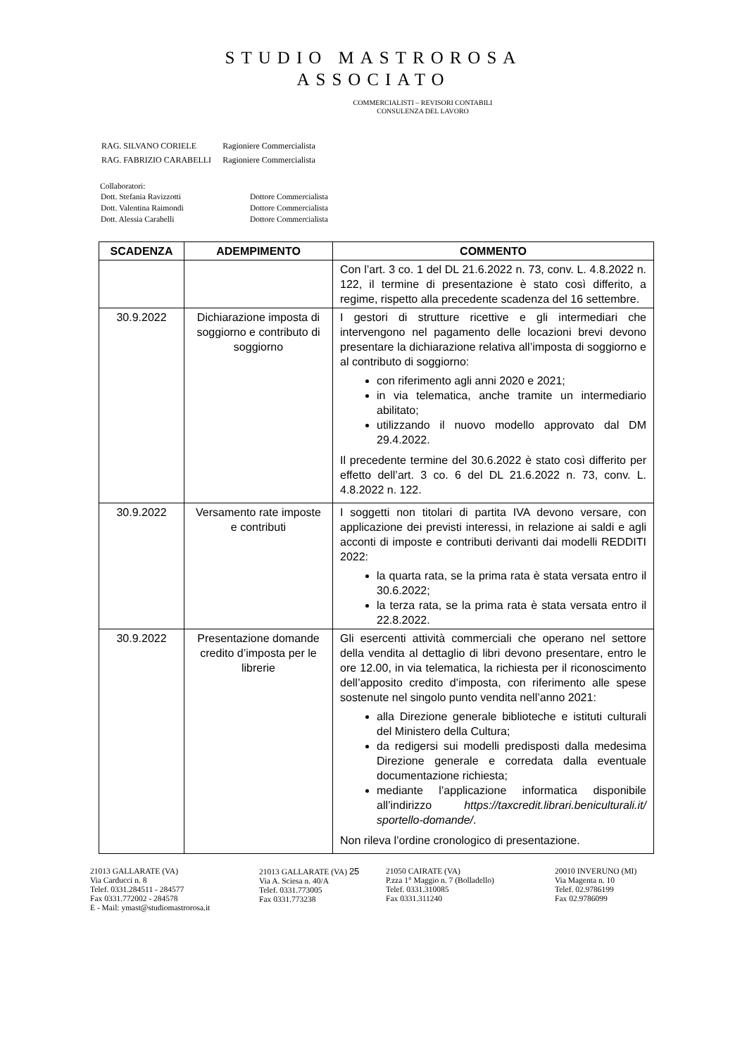STUDIO MASTROROSA
ASSOCIATO
COMMERCIALISTI – REVISORI CONTABILI
CONSULENZA DEL LAVORO
| RAG. SILVANO CORIELE | Ragioniere Commercialista |
| RAG. FABRIZIO CARABELLI | Ragioniere Commercialista |
Collaboratori:
| Dott. Stefania Ravizzotti | Dottore Commercialista |
| Dott. Valentina Raimondi | Dottore Commercialista |
| Dott. Alessia Carabelli | Dottore Commercialista |
| SCADENZA | ADEMPIMENTO | COMMENTO |
| --- | --- | --- |
| | | Con l’art. 3 co. 1 del DL 21.6.2022 n. 73, conv. L. 4.8.2022 n. 122, il termine di presentazione è stato così differito, a regime, rispetto alla precedente scadenza del 16 settembre. |
| 30.9.2022 | Dichiarazione imposta di soggiorno e contributo di soggiorno | I gestori di strutture ricettive e gli intermediari che intervengono nel pagamento delle locazioni brevi devono presentare la dichiarazione relativa all’imposta di soggiorno e al contributo di soggiorno: con riferimento agli anni 2020 e 2021; in via telematica, anche tramite un intermediario abilitato; utilizzando il nuovo modello approvato dal DM 29.4.2022. Il precedente termine del 30.6.2022 è stato così differito per effetto dell’art. 3 co. 6 del DL 21.6.2022 n. 73, conv. L. 4.8.2022 n. 122. |
| 30.9.2022 | Versamento rate imposte e contributi | I soggetti non titolari di partita IVA devono versare, con applicazione dei previsti interessi, in relazione ai saldi e agli acconti di imposte e contributi derivanti dai modelli REDDITI 2022: la quarta rata, se la prima rata è stata versata entro il 30.6.2022; la terza rata, se la prima rata è stata versata entro il 22.8.2022. |
| 30.9.2022 | Presentazione domande credito d’imposta per le librerie | Gli esercenti attività commerciali che operano nel settore della vendita al dettaglio di libri devono presentare, entro le ore 12.00, in via telematica, la richiesta per il riconoscimento dell’apposito credito d’imposta, con riferimento alle spese sostenute nel singolo punto vendita nell’anno 2021: alla Direzione generale biblioteche e istituti culturali del Ministero della Cultura; da redigersi sui modelli predisposti dalla medesima Direzione generale e corredata dalla eventuale documentazione richiesta; mediante l’applicazione informatica disponibile all’indirizzo https://taxcredit.librari.beniculturali.it/ sportello-domande/ . Non rileva l’ordine cronologico di presentazione. |
21013 GALLARATE (VA)
Via Carducci n. 8
Telef. 0331.284511 - 284577
Fax 0331.772002 - 284578
E - Mail: ymast@studiomastrorosa.it
21013 GALLARATE (VA) 25
Via A. Sciesa n. 40/A
Telef. 0331.773005
Fax 0331.773238
21050 CAIRATE (VA)
P.zza 1° Maggio n. 7 (Bolladello)
Telef. 0331.310085
Fax 0331.311240
20010 INVERUNO (MI)
Via Magenta n. 10
Telef. 02.9786199
Fax 02.9786099